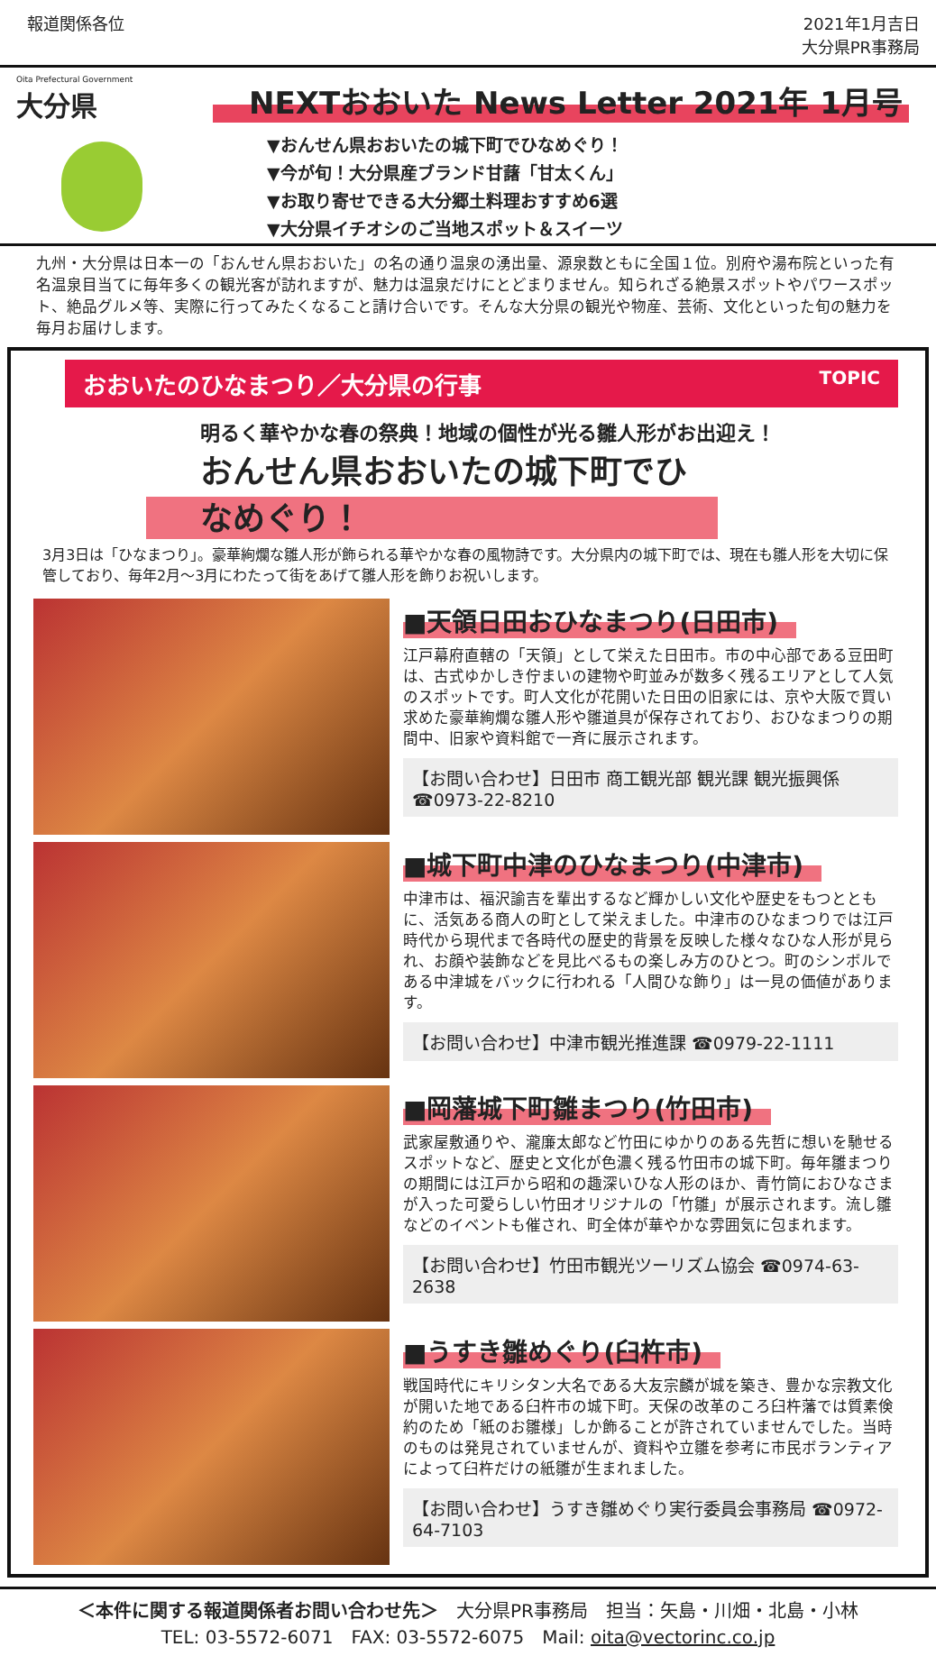報道関係各位 2021年1月吉日
大分県PR事務局
Oita Prefectural Government
大分県
NEXTおおいた News Letter 2021年 1月号
▼おんせん県おおいたの城下町でひなめぐり！
▼今が旬！大分県産ブランド甘藷「甘太くん」
▼お取り寄せできる大分郷土料理おすすめ6選
▼大分県イチオシのご当地スポット＆スイーツ
九州・大分県は日本一の「おんせん県おおいた」の名の通り温泉の湧出量、源泉数ともに全国１位。別府や湯布院といった有名温泉目当てに毎年多くの観光客が訪れますが、魅力は温泉だけにとどまりません。知られざる絶景スポットやパワースポット、絶品グルメ等、実際に行ってみたくなること請け合いです。そんな大分県の観光や物産、芸術、文化といった旬の魅力を毎月お届けします。
おおいたのひなまつり／大分県の行事 TOPIC
明るく華やかな春の祭典！地域の個性が光る雛人形がお出迎え！
おんせん県おおいたの城下町でひなめぐり！
3月3日は「ひなまつり」。豪華絢爛な雛人形が飾られる華やかな春の風物詩です。大分県内の城下町では、現在も雛人形を大切に保管しており、毎年2月～3月にわたって街をあげて雛人形を飾りお祝いします。
■天領日田おひなまつり(日田市)
江戸幕府直轄の「天領」として栄えた日田市。市の中心部である豆田町は、古式ゆかしき佇まいの建物や町並みが数多く残るエリアとして人気のスポットです。町人文化が花開いた日田の旧家には、京や大阪で買い求めた豪華絢爛な雛人形や雛道具が保存されており、おひなまつりの期間中、旧家や資料館で一斉に展示されます。
【お問い合わせ】日田市 商工観光部 観光課 観光振興係 ☎0973-22-8210
■城下町中津のひなまつり(中津市)
中津市は、福沢諭吉を輩出するなど輝かしい文化や歴史をもつとともに、活気ある商人の町として栄えました。中津市のひなまつりでは江戸時代から現代まで各時代の歴史的背景を反映した様々なひな人形が見られ、お顔や装飾などを見比べるもの楽しみ方のひとつ。町のシンボルである中津城をバックに行われる「人間ひな飾り」は一見の価値があります。
【お問い合わせ】中津市観光推進課 ☎0979-22-1111
■岡藩城下町雛まつり(竹田市)
武家屋敷通りや、瀧廉太郎など竹田にゆかりのある先哲に想いを馳せるスポットなど、歴史と文化が色濃く残る竹田市の城下町。毎年雛まつりの期間には江戸から昭和の趣深いひな人形のほか、青竹筒におひなさまが入った可愛らしい竹田オリジナルの「竹雛」が展示されます。流し雛などのイベントも催され、町全体が華やかな雰囲気に包まれます。
【お問い合わせ】竹田市観光ツーリズム協会 ☎0974-63-2638
■うすき雛めぐり(臼杵市)
戦国時代にキリシタン大名である大友宗麟が城を築き、豊かな宗教文化が開いた地である臼杵市の城下町。天保の改革のころ臼杵藩では質素倹約のため「紙のお雛様」しか飾ることが許されていませんでした。当時のものは発見されていませんが、資料や立雛を参考に市民ボランティアによって臼杵だけの紙雛が生まれました。
【お問い合わせ】うすき雛めぐり実行委員会事務局 ☎0972-64-7103
＜本件に関する報道関係者お問い合わせ先＞　大分県PR事務局　担当：矢島・川畑・北島・小林
TEL: 03-5572-6071　FAX: 03-5572-6075　Mail: oita@vectorinc.co.jp